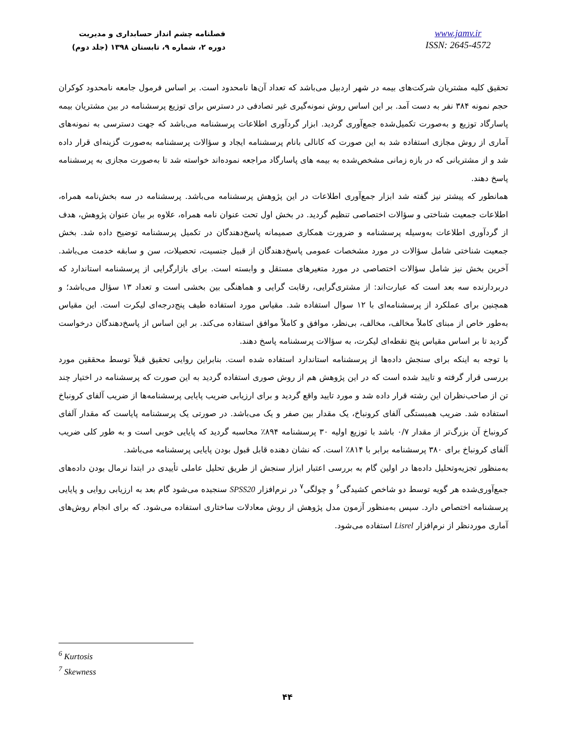فصلنامه چشم انداز حسابداری و مدیریت
دوره ۲، شماره ۹، تابستان ۱۳۹۸ (جلد دوم)
www.jamv.ir
ISSN: 2645-4572
تحقیق کلیه مشتریان شرکت‌های بیمه در شهر اردبیل می‌باشد که تعداد آن‌ها نامحدود است. بر اساس فرمول جامعه نامحدود کوکران حجم نمونه ۳۸۴ نفر به دست آمد. بر این اساس روش نمونه‌گیری غیر تصادفی در دسترس برای توزیع پرسشنامه در بین مشتریان بیمه پاسارگاد توزیع و به‌صورت تکمیل‌شده جمع‌آوری گردید. ابزار گردآوری اطلاعات پرسشنامه می‌باشد که جهت دسترسی به نمونه‌های آماری از روش مجازی استفاده شد به این صورت که کانالی بانام پرسشنامه ایجاد و سؤالات پرسشنامه به‌صورت گزینه‌ای قرار داده شد و از مشتریانی که در بازه زمانی مشخص‌شده به بیمه های پاسارگاد مراجعه نموده‌اند خواسته شد تا به‌صورت مجازی به پرسشنامه پاسخ دهند.
همانطور که پیشتر نیز گفته شد ابزار جمع‌آوری اطلاعات در این پژوهش پرسشنامه می‌باشد. پرسشنامه در سه بخش‌نامه همراه، اطلاعات جمعیت شناختی و سؤالات اختصاصی تنظیم گردید. در بخش اول تحت عنوان نامه همراه، علاوه بر بیان عنوان پژوهش، هدف از گردآوری اطلاعات به‌وسیله پرسشنامه و ضرورت همکاری صمیمانه پاسخ‌دهندگان در تکمیل پرسشنامه توضیح داده شد. بخش جمعیت شناختی شامل سؤالات در مورد مشخصات عمومی پاسخ‌دهندگان از قبیل جنسیت، تحصیلات، سن و سابقه خدمت می‌باشد. آخرین بخش نیز شامل سؤالات اختصاصی در مورد متغیرهای مستقل و وابسته است. برای بازارگرایی از پرسشنامه استاندارد که دربردارنده سه بعد است که عبارت‌اند: از مشتری‌گرایی، رقابت گرایی و هماهنگی بین بخشی است و تعداد ۱۳ سؤال می‌باشد؛ و همچنین برای عملکرد از پرسشنامه‌ای با ۱۲ سوال استفاده شد. مقیاس مورد استفاده طیف پنج‌درجه‌ای لیکرت است. این مقیاس به‌طور خاص از مبنای کاملاً مخالف، مخالف، بی‌نظر، موافق و کاملاً موافق استفاده می‌کند. بر این اساس از پاسخ‌دهندگان درخواست گردید تا بر اساس مقیاس پنج نقطه‌ای لیکرت، به سؤالات پرسشنامه پاسخ دهند.
با توجه به اینکه برای سنجش داده‌ها از پرسشنامه استاندارد استفاده شده است. بنابراین روایی تحقیق قبلاً توسط محققین مورد بررسی قرار گرفته و تایید شده است که در این پژوهش هم از روش صوری استفاده گردید به این صورت که پرسشنامه در اختیار چند تن از صاحب‌نظران این رشته قرار داده شد و مورد تایید واقع گردید و برای ارزیابی ضریب پایایی پرسشنامه‌ها از ضریب آلفای کرونباخ استفاده شد. ضریب همبستگی آلفای کرونباخ، یک مقدار بین صفر و یک می‌باشد. در صورتی یک پرسشنامه پایاست که مقدار آلفای کرونباخ آن بزرگ‌تر از مقدار ۰/۷ باشد با توزیع اولیه ۳۰ پرسشنامه ۸۹۴٪ محاسبه گردید که پایایی خوبی است و به طور کلی ضریب آلفای کرونباخ برای ۳۸۰ پرسشنامه برابر با ۸۱۴٪ است. که نشان دهنده قابل قبول بودن پایایی پرسشنامه می‌باشد.
به‌منظور تجزیه‌وتحلیل داده‌ها در اولین گام به بررسی اعتبار ابزار سنجش از طریق تحلیل عاملی تأییدی در ابتدا نرمال بودن داده‌های جمع‌آوری‌شده هر گویه توسط دو شاخص کشیدگی<sup>۶</sup> و چولگی<sup>۷</sup> در نرم‌افزار SPSS20 سنجیده می‌شود گام بعد به ارزیابی روایی و پایایی پرسشنامه اختصاص دارد. سپس به‌منظور آزمون مدل پژوهش از روش معادلات ساختاری استفاده می‌شود. که برای انجام روش‌های آماری موردنظر از نرم‌افزار Lisrel استفاده می‌شود.
<sup>6</sup> Kurtosis
<sup>7</sup> Skewness
۴۴